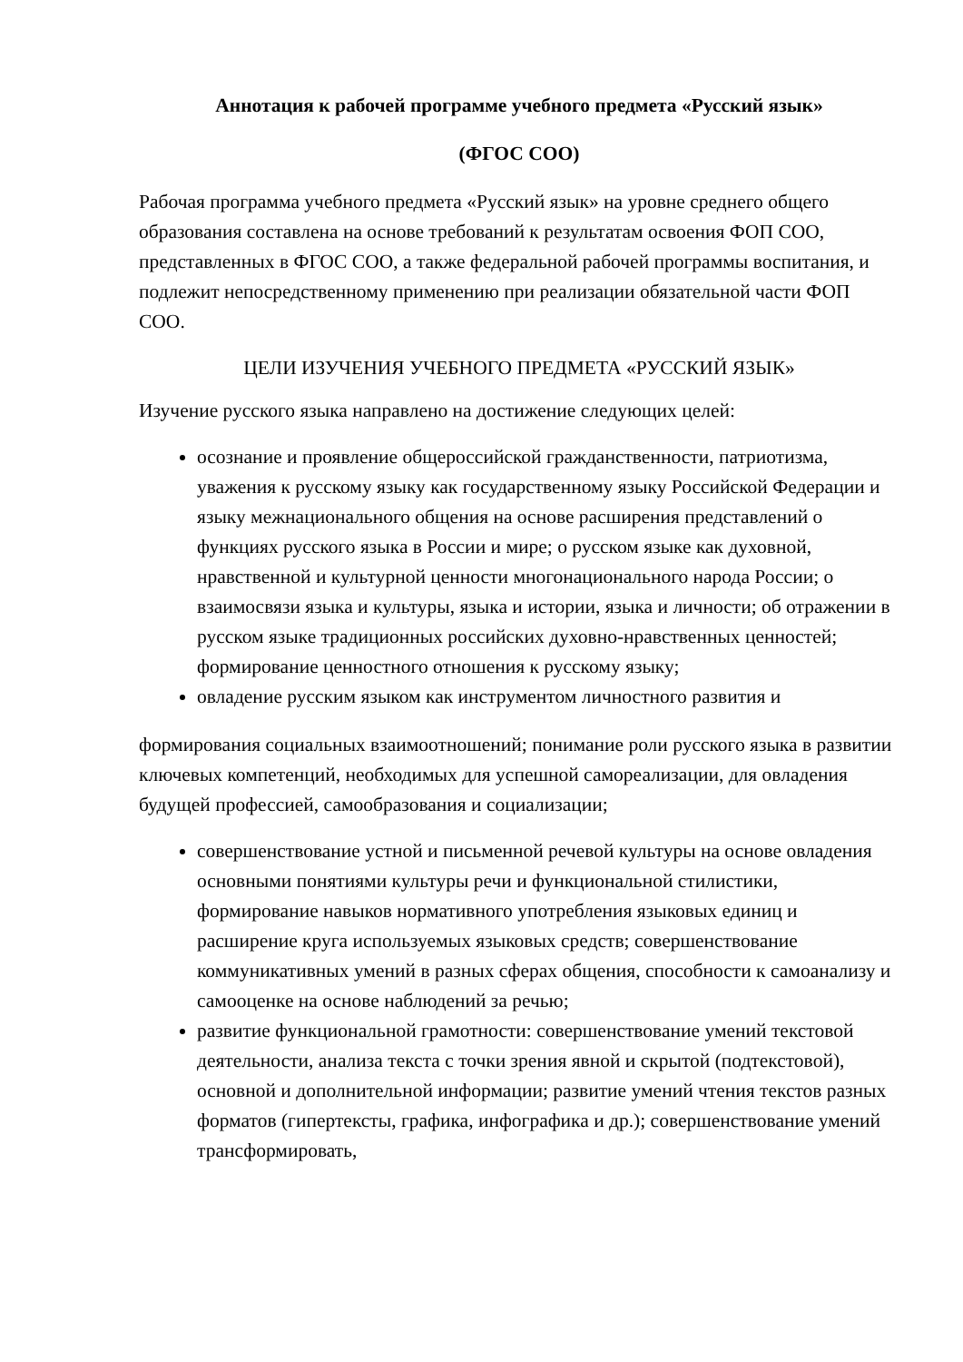Аннотация к рабочей программе учебного предмета «Русский язык»
(ФГОС СОО)
Рабочая программа учебного предмета «Русский язык» на уровне среднего общего образования составлена на основе требований к результатам освоения ФОП СОО, представленных в ФГОС СОО, а также федеральной рабочей программы воспитания, и подлежит непосредственному применению при реализации обязательной части ФОП СОО.
ЦЕЛИ ИЗУЧЕНИЯ УЧЕБНОГО ПРЕДМЕТА «РУССКИЙ ЯЗЫК»
Изучение русского языка направлено на достижение следующих целей:
осознание и проявление общероссийской гражданственности, патриотизма, уважения к русскому языку как государственному языку Российской Федерации и языку межнационального общения на основе расширения представлений о функциях русского языка в России и мире; о русском языке как духовной, нравственной и культурной ценности многонационального народа России; о взаимосвязи языка и культуры, языка и истории, языка и личности; об отражении в русском языке традиционных российских духовно-нравственных ценностей; формирование ценностного отношения к русскому языку;
овладение русским языком как инструментом личностного развития и
формирования социальных взаимоотношений; понимание роли русского языка в развитии ключевых компетенций, необходимых для успешной самореализации, для овладения будущей профессией, самообразования и социализации;
совершенствование устной и письменной речевой культуры на основе овладения основными понятиями культуры речи и функциональной стилистики, формирование навыков нормативного употребления языковых единиц и расширение круга используемых языковых средств; совершенствование коммуникативных умений в разных сферах общения, способности к самоанализу и самооценке на основе наблюдений за речью;
развитие функциональной грамотности: совершенствование умений текстовой деятельности, анализа текста с точки зрения явной и скрытой (подтекстовой), основной и дополнительной информации; развитие умений чтения текстов разных форматов (гипертексты, графика, инфографика и др.); совершенствование умений трансформировать,